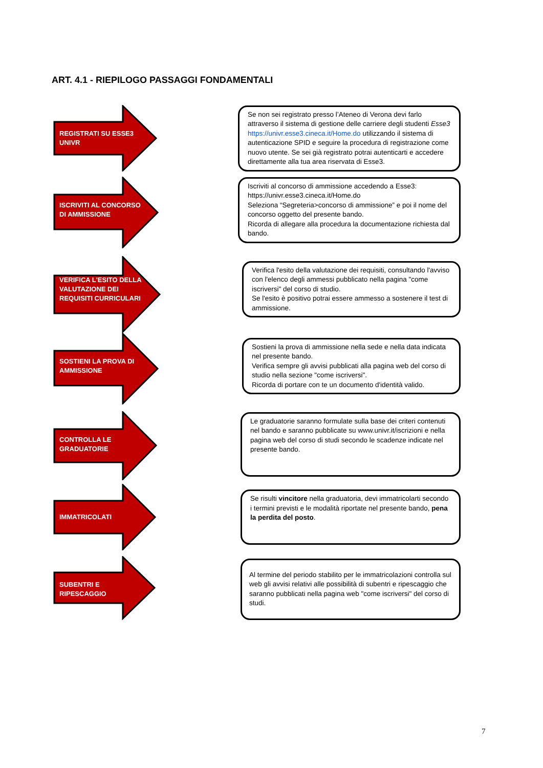ART. 4.1 - RIEPILOGO PASSAGGI FONDAMENTALI
REGISTRATI SU ESSE3 UNIVR
Se non sei registrato presso l’Ateneo di Verona devi farlo attraverso il sistema di gestione delle carriere degli studenti Esse3 https://univr.esse3.cineca.it/Home.do utilizzando il sistema di autenticazione SPID e seguire la procedura di registrazione come nuovo utente. Se sei già registrato potrai autenticarti e accedere direttamente alla tua area riservata di Esse3.
ISCRIVITI AL CONCORSO DI AMMISSIONE
Iscriviti al concorso di ammissione accedendo a Esse3: https://univr.esse3.cineca.it/Home.do
Seleziona “Segreteria>concorso di ammissione” e poi il nome del concorso oggetto del presente bando.
Ricorda di allegare alla procedura la documentazione richiesta dal bando.
VERIFICA L'ESITO DELLA VALUTAZIONE DEI REQUISITI CURRICULARI
Verifica l'esito della valutazione dei requisiti, consultando l'avviso con l'elenco degli ammessi pubblicato nella pagina "come iscriversi" del corso di studio.
Se l'esito è positivo potrai essere ammesso a sostenere il test di ammissione.
SOSTIENI LA PROVA DI AMMISSIONE
Sostieni la prova di ammissione nella sede e nella data indicata nel presente bando.
Verifica sempre gli avvisi pubblicati alla pagina web del corso di studio nella sezione "come iscriversi".
Ricorda di portare con te un documento d'identità valido.
CONTROLLA LE GRADUATORIE
Le graduatorie saranno formulate sulla base dei criteri contenuti nel bando e saranno pubblicate su www.univr.it/iscrizioni e nella pagina web del corso di studi secondo le scadenze indicate nel presente bando.
IMMATRICOLATI
Se risulti vincitore nella graduatoria, devi immatricolarti secondo i termini previsti e le modalità riportate nel presente bando, pena la perdita del posto.
SUBENTRI E RIPESCAGGIO
Al termine del periodo stabilito per le immatricolazioni controlla sul web gli avvisi relativi alle possibilità di subentri e ripescaggio che saranno pubblicati nella pagina web "come iscriversi" del corso di studi.
7